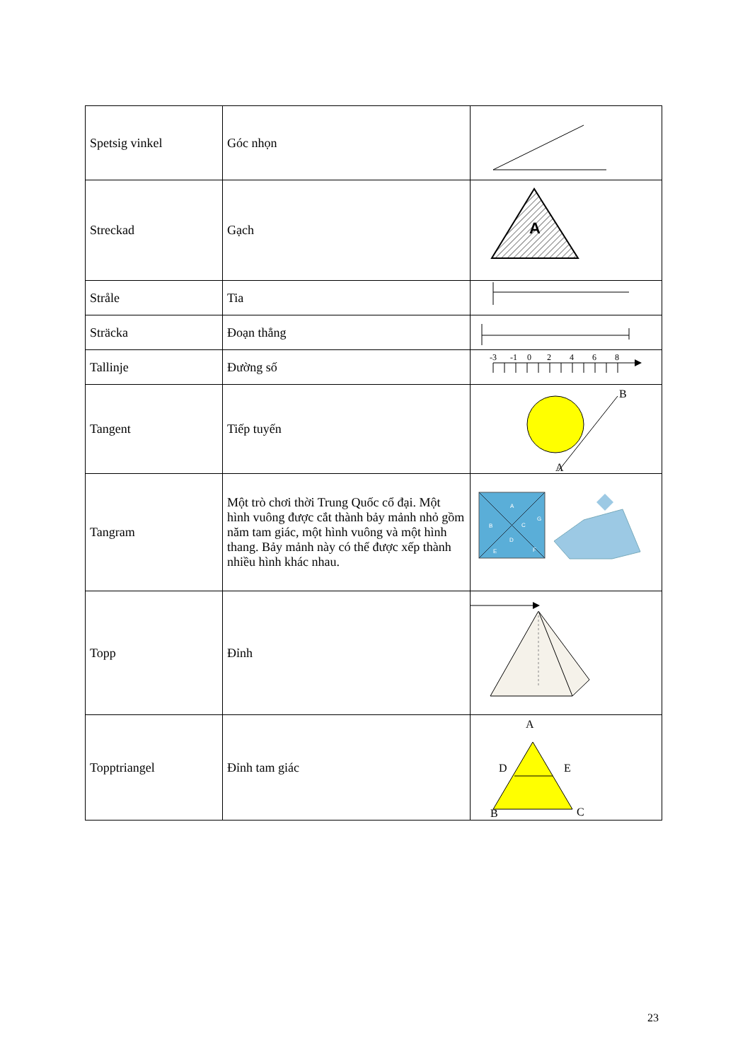| Spetsig vinkel | Góc nhọn | |
| Streckad | Gạch | A |
| Stråle | Tia | |
| Sträcka | Đoạn thẳng | |
| Tallinje | Đường số | -3 -1 0 2 4 6 8 |
| Tangent | Tiếp tuyến | B A |
| Tangram | Một trò chơi thời Trung Quốc cổ đại. Một hình vuông được cắt thành bảy mảnh nhỏ gồm năm tam giác, một hình vuông và một hình thang. Bảy mảnh này có thể được xếp thành nhiều hình khác nhau. | A B C G D E F |
| Topp | Đỉnh | |
| Topptriangel | Đỉnh tam giác | A D E B C |
23